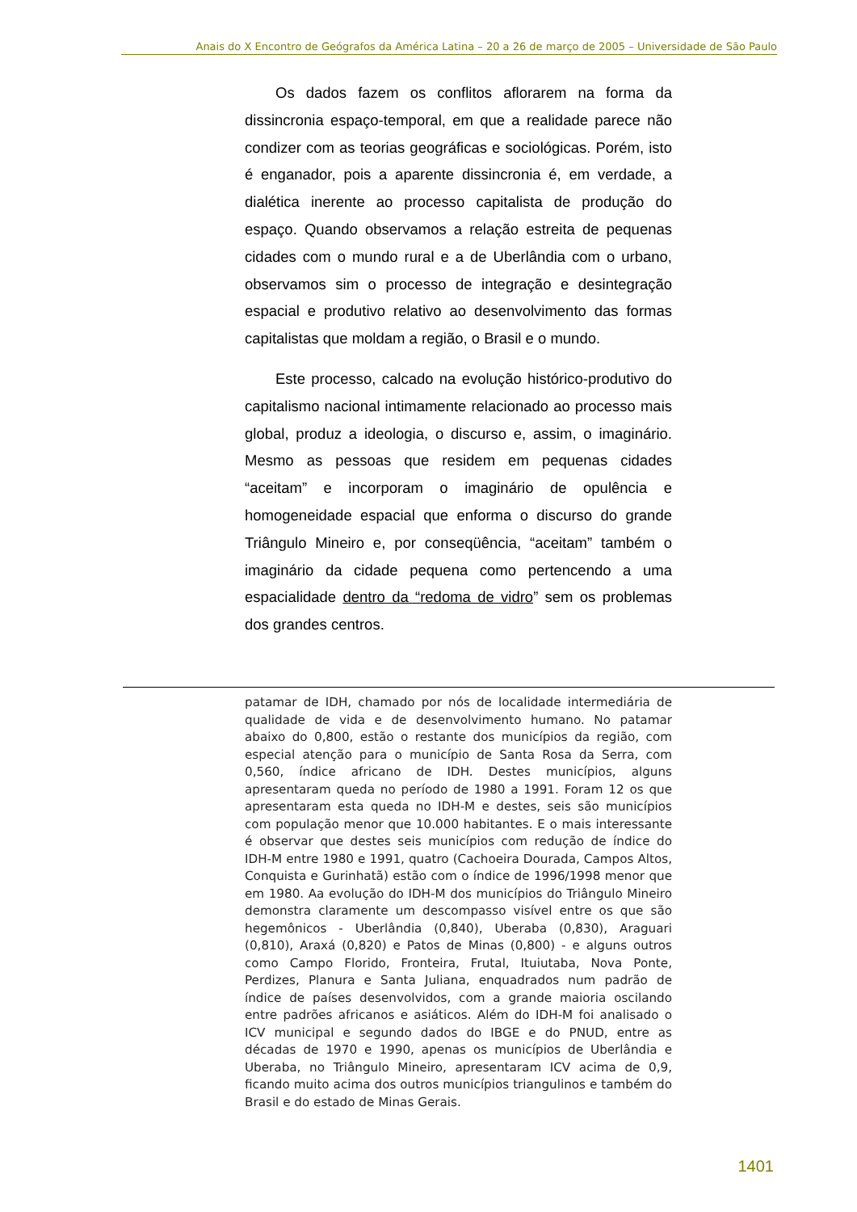Anais do X Encontro de Geógrafos da América Latina – 20 a 26 de março de 2005 – Universidade de São Paulo
Os dados fazem os conflitos aflorarem na forma da dissincronia espaço-temporal, em que a realidade parece não condizer com as teorias geográficas e sociológicas. Porém, isto é enganador, pois a aparente dissincronia é, em verdade, a dialética inerente ao processo capitalista de produção do espaço. Quando observamos a relação estreita de pequenas cidades com o mundo rural e a de Uberlândia com o urbano, observamos sim o processo de integração e desintegração espacial e produtivo relativo ao desenvolvimento das formas capitalistas que moldam a região, o Brasil e o mundo.
Este processo, calcado na evolução histórico-produtivo do capitalismo nacional intimamente relacionado ao processo mais global, produz a ideologia, o discurso e, assim, o imaginário. Mesmo as pessoas que residem em pequenas cidades “aceitam” e incorporam o imaginário de opulência e homogeneidade espacial que enforma o discurso do grande Triângulo Mineiro e, por conseqüência, “aceitam” também o imaginário da cidade pequena como pertencendo a uma espacialidade dentro da “redoma de vidro” sem os problemas dos grandes centros.
patamar de IDH, chamado por nós de localidade intermediária de qualidade de vida e de desenvolvimento humano. No patamar abaixo do 0,800, estão o restante dos municípios da região, com especial atenção para o município de Santa Rosa da Serra, com 0,560, índice africano de IDH. Destes municípios, alguns apresentaram queda no período de 1980 a 1991. Foram 12 os que apresentaram esta queda no IDH-M e destes, seis são municípios com população menor que 10.000 habitantes. E o mais interessante é observar que destes seis municípios com redução de índice do IDH-M entre 1980 e 1991, quatro (Cachoeira Dourada, Campos Altos, Conquista e Gurinhatã) estão com o índice de 1996/1998 menor que em 1980. Aa evolução do IDH-M dos municípios do Triângulo Mineiro demonstra claramente um descompasso visível entre os que são hegemônicos - Uberlândia (0,840), Uberaba (0,830), Araguari (0,810), Araxá (0,820) e Patos de Minas (0,800) - e alguns outros como Campo Florido, Fronteira, Frutal, Ituiutaba, Nova Ponte, Perdizes, Planura e Santa Juliana, enquadrados num padrão de índice de países desenvolvidos, com a grande maioria oscilando entre padrões africanos e asiáticos. Além do IDH-M foi analisado o ICV municipal e segundo dados do IBGE e do PNUD, entre as décadas de 1970 e 1990, apenas os municípios de Uberlândia e Uberaba, no Triângulo Mineiro, apresentaram ICV acima de 0,9, ficando muito acima dos outros municípios triangulinos e também do Brasil e do estado de Minas Gerais.
1401